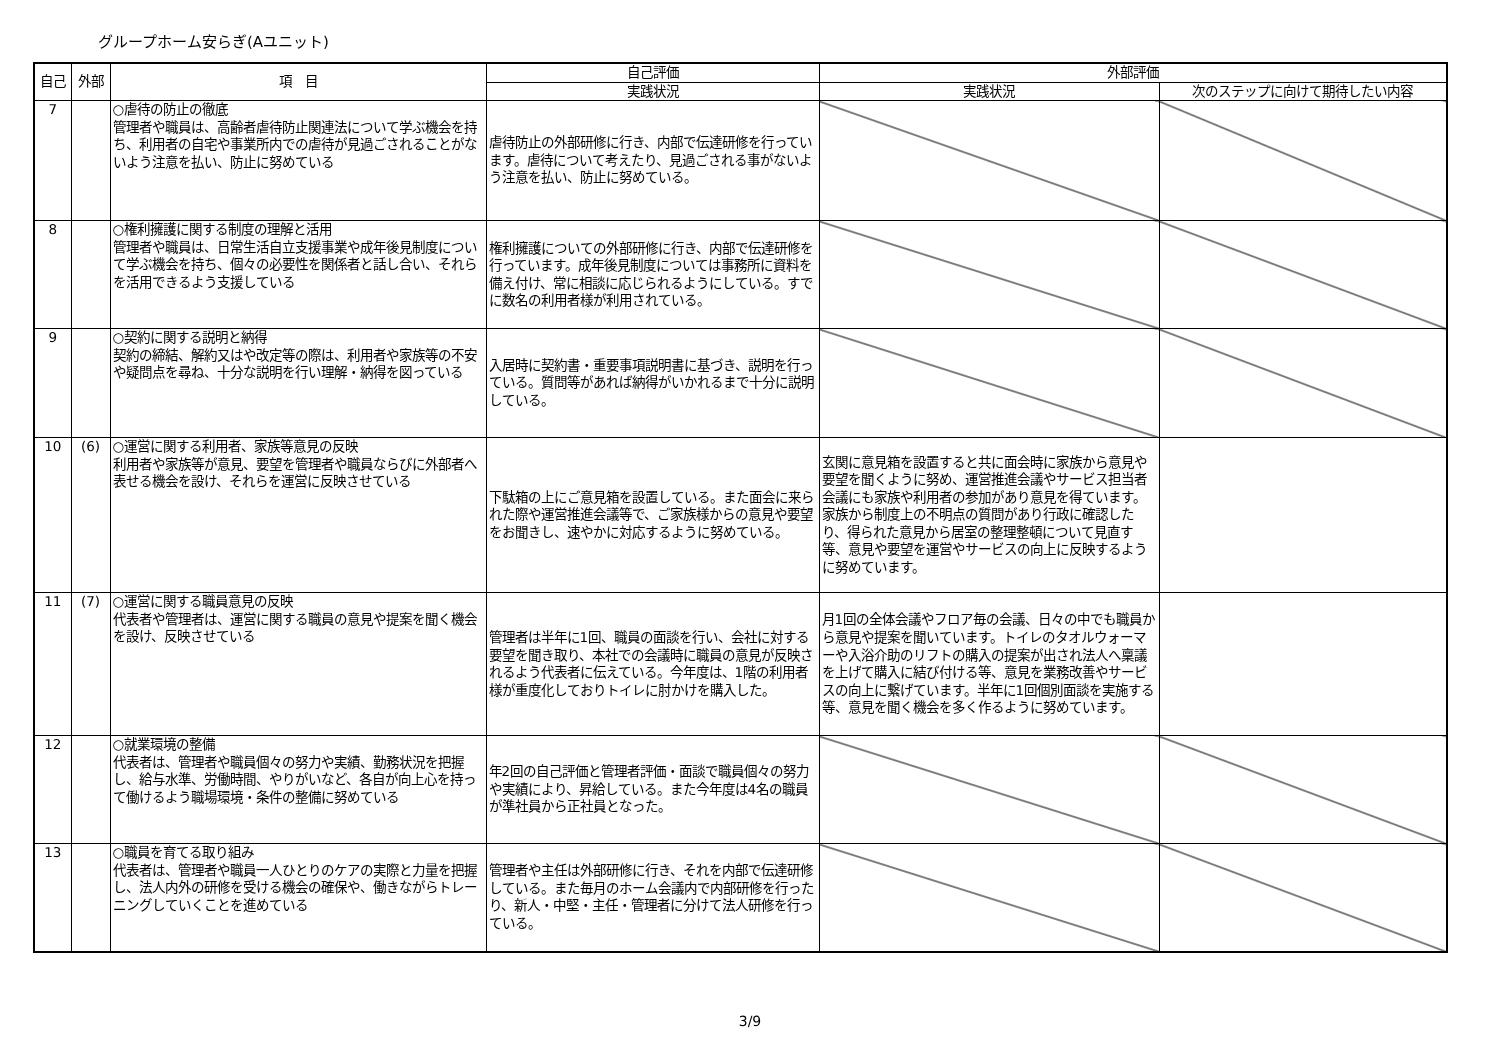グループホーム安らぎ(Aユニット)
| 自己 | 外部 | 項 目 | 自己評価 | 外部評価 | |
| --- | --- | --- | --- | --- | --- |
| | | | 実践状況 | 実践状況 | 次のステップに向けて期待したい内容 |
| 7 | | ○虐待の防止の徹底 管理者や職員は、高齢者虐待防止関連法について学ぶ機会を持ち、利用者の自宅や事業所内での虐待が見過ごされることがないよう注意を払い、防止に努めている | 虐待防止の外部研修に行き、内部で伝達研修を行っています。虐待について考えたり、見過ごされる事がないよう注意を払い、防止に努めている。 | | |
| 8 | | ○権利擁護に関する制度の理解と活用 管理者や職員は、日常生活自立支援事業や成年後見制度について学ぶ機会を持ち、個々の必要性を関係者と話し合い、それらを活用できるよう支援している | 権利擁護についての外部研修に行き、内部で伝達研修を行っています。成年後見制度については事務所に資料を備え付け、常に相談に応じられるようにしている。すでに数名の利用者様が利用されている。 | | |
| 9 | | ○契約に関する説明と納得 契約の締結、解約又はや改定等の際は、利用者や家族等の不安や疑問点を尋ね、十分な説明を行い理解・納得を図っている | 入居時に契約書・重要事項説明書に基づき、説明を行っている。質問等があれば納得がいかれるまで十分に説明している。 | | |
| 10 | (6) | ○運営に関する利用者、家族等意見の反映 利用者や家族等が意見、要望を管理者や職員ならびに外部者へ表せる機会を設け、それらを運営に反映させている | 下駄箱の上にご意見箱を設置している。また面会に来られた際や運営推進会議等で、ご家族様からの意見や要望をお聞きし、速やかに対応するように努めている。 | 玄関に意見箱を設置すると共に面会時に家族から意見や要望を聞くように努め、運営推進会議やサービス担当者会議にも家族や利用者の参加があり意見を得ています。家族から制度上の不明点の質問があり行政に確認したり、得られた意見から居室の整理整頓について見直す等、意見や要望を運営やサービスの向上に反映するように努めています。 | |
| 11 | (7) | ○運営に関する職員意見の反映 代表者や管理者は、運営に関する職員の意見や提案を聞く機会を設け、反映させている | 管理者は半年に1回、職員の面談を行い、会社に対する要望を聞き取り、本社での会議時に職員の意見が反映されるよう代表者に伝えている。今年度は、1階の利用者様が重度化しておりトイレに肘かけを購入した。 | 月1回の全体会議やフロア毎の会議、日々の中でも職員から意見や提案を聞いています。トイレのタオルウォーマーや入浴介助のリフトの購入の提案が出され法人へ稟議を上げて購入に結び付ける等、意見を業務改善やサービスの向上に繋げています。半年に1回個別面談を実施する等、意見を聞く機会を多く作るように努めています。 | |
| 12 | | ○就業環境の整備 代表者は、管理者や職員個々の努力や実績、勤務状況を把握し、給与水準、労働時間、やりがいなど、各自が向上心を持って働けるよう職場環境・条件の整備に努めている | 年2回の自己評価と管理者評価・面談で職員個々の努力や実績により、昇給している。また今年度は4名の職員が準社員から正社員となった。 | | |
| 13 | | ○職員を育てる取り組み 代表者は、管理者や職員一人ひとりのケアの実際と力量を把握し、法人内外の研修を受ける機会の確保や、働きながらトレーニングしていくことを進めている | 管理者や主任は外部研修に行き、それを内部で伝達研修している。また毎月のホーム会議内で内部研修を行ったり、新人・中堅・主任・管理者に分けて法人研修を行っている。 | | |
3/9